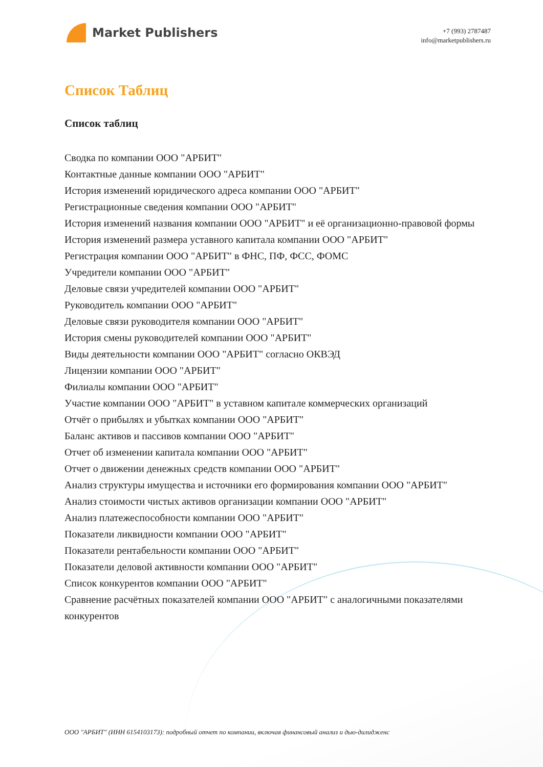Market Publishers
+7 (993) 2787487
info@marketpublishers.ru
Список Таблиц
Список таблиц
Сводка по компании ООО "АРБИТ"
Контактные данные компании ООО "АРБИТ"
История изменений юридического адреса компании ООО "АРБИТ"
Регистрационные сведения компании ООО "АРБИТ"
История изменений названия компании ООО "АРБИТ" и её организационно-правовой формы
История изменений размера уставного капитала компании ООО "АРБИТ"
Регистрация компании ООО "АРБИТ" в ФНС, ПФ, ФСС, ФОМС
Учредители компании ООО "АРБИТ"
Деловые связи учредителей компании ООО "АРБИТ"
Руководитель компании ООО "АРБИТ"
Деловые связи руководителя компании ООО "АРБИТ"
История смены руководителей компании ООО "АРБИТ"
Виды деятельности компании ООО "АРБИТ" согласно ОКВЭД
Лицензии компании ООО "АРБИТ"
Филиалы компании ООО "АРБИТ"
Участие компании ООО "АРБИТ" в уставном капитале коммерческих организаций
Отчёт о прибылях и убытках компании ООО "АРБИТ"
Баланс активов и пассивов компании ООО "АРБИТ"
Отчет об изменении капитала компании ООО "АРБИТ"
Отчет о движении денежных средств компании ООО "АРБИТ"
Анализ структуры имущества и источники его формирования компании ООО "АРБИТ"
Анализ стоимости чистых активов организации компании ООО "АРБИТ"
Анализ платежеспособности компании ООО "АРБИТ"
Показатели ликвидности компании ООО "АРБИТ"
Показатели рентабельности компании ООО "АРБИТ"
Показатели деловой активности компании ООО "АРБИТ"
Список конкурентов компании ООО "АРБИТ"
Сравнение расчётных показателей компании ООО "АРБИТ" с аналогичными показателями конкурентов
ООО "АРБИТ" (ИНН 6154103173): подробный отчет по компании, включая финансовый анализ и дью-дилидженс